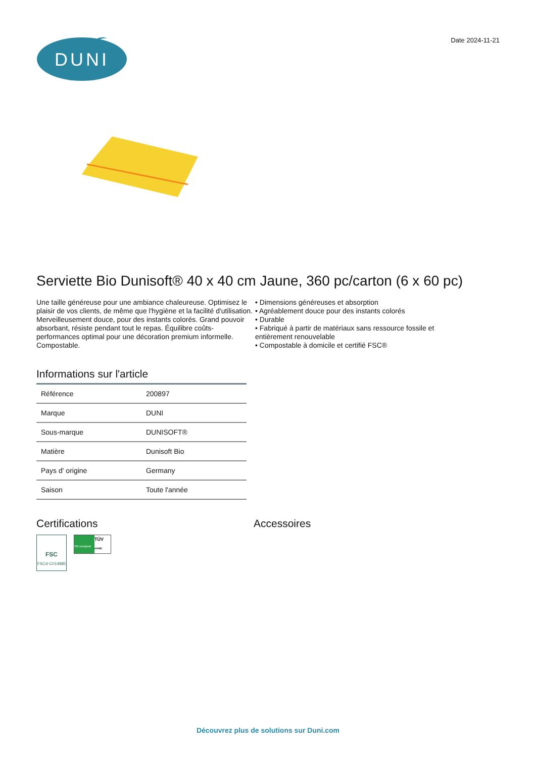DUNI
Date 2024-11-21
Serviette Bio Dunisoft® 40 x 40 cm Jaune, 360 pc/carton (6 x 60 pc)
Une taille généreuse pour une ambiance chaleureuse. Optimisez le plaisir de vos clients, de même que l'hygiène et la facilité d'utilisation. Merveilleusement douce, pour des instants colorés. Grand pouvoir absorbant, résiste pendant tout le repas. Équilibre coûts-performances optimal pour une décoration premium informelle. Compostable.
• Dimensions généreuses et absorption
• Agréablement douce pour des instants colorés
• Durable
• Fabriqué à partir de matériaux sans ressource fossile et entièrement renouvelable
• Compostable à domicile et certifié FSC®
Informations sur l'article
| Référence | 200897 |
| Marque | DUNI |
| Sous-marque | DUNISOFT® |
| Matière | Dunisoft Bio |
| Pays d' origine | Germany |
| Saison | Toute l'année |
Certifications
FSC
FSC® C014885
OK compost
TÜV
HOME
Accessoires
Découvrez plus de solutions sur Duni.com